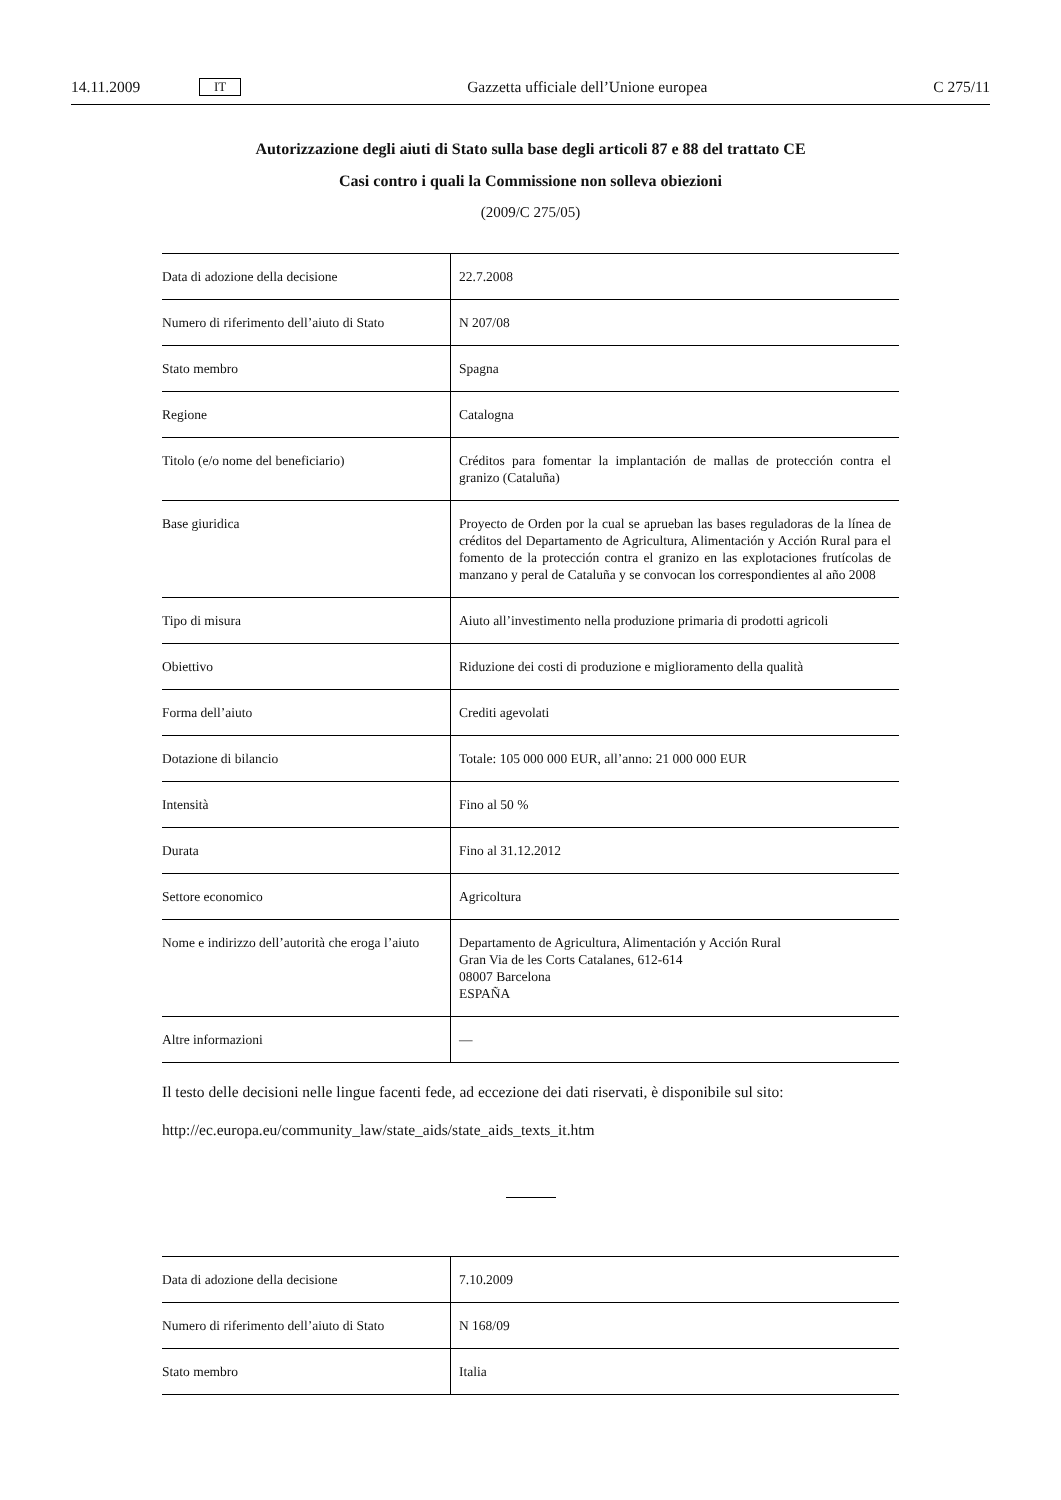14.11.2009 IT Gazzetta ufficiale dell’Unione europea C 275/11
Autorizzazione degli aiuti di Stato sulla base degli articoli 87 e 88 del trattato CE
Casi contro i quali la Commissione non solleva obiezioni
(2009/C 275/05)
| Data di adozione della decisione | 22.7.2008 |
| Numero di riferimento dell’aiuto di Stato | N 207/08 |
| Stato membro | Spagna |
| Regione | Catalogna |
| Titolo (e/o nome del beneficiario) | Créditos para fomentar la implantación de mallas de protección contra el granizo (Cataluña) |
| Base giuridica | Proyecto de Orden por la cual se aprueban las bases reguladoras de la línea de créditos del Departamento de Agricultura, Alimentación y Acción Rural para el fomento de la protección contra el granizo en las explotaciones frutícolas de manzano y peral de Cataluña y se convocan los correspondientes al año 2008 |
| Tipo di misura | Aiuto all’investimento nella produzione primaria di prodotti agricoli |
| Obiettivo | Riduzione dei costi di produzione e miglioramento della qualità |
| Forma dell’aiuto | Crediti agevolati |
| Dotazione di bilancio | Totale: 105 000 000 EUR, all’anno: 21 000 000 EUR |
| Intensità | Fino al 50 % |
| Durata | Fino al 31.12.2012 |
| Settore economico | Agricoltura |
| Nome e indirizzo dell’autorità che eroga l’aiuto | Departamento de Agricultura, Alimentación y Acción Rural Gran Via de les Corts Catalanes, 612-614 08007 Barcelona ESPAÑA |
| Altre informazioni | — |
Il testo delle decisioni nelle lingue facenti fede, ad eccezione dei dati riservati, è disponibile sul sito:
http://ec.europa.eu/community_law/state_aids/state_aids_texts_it.htm
| Data di adozione della decisione | 7.10.2009 |
| Numero di riferimento dell’aiuto di Stato | N 168/09 |
| Stato membro | Italia |